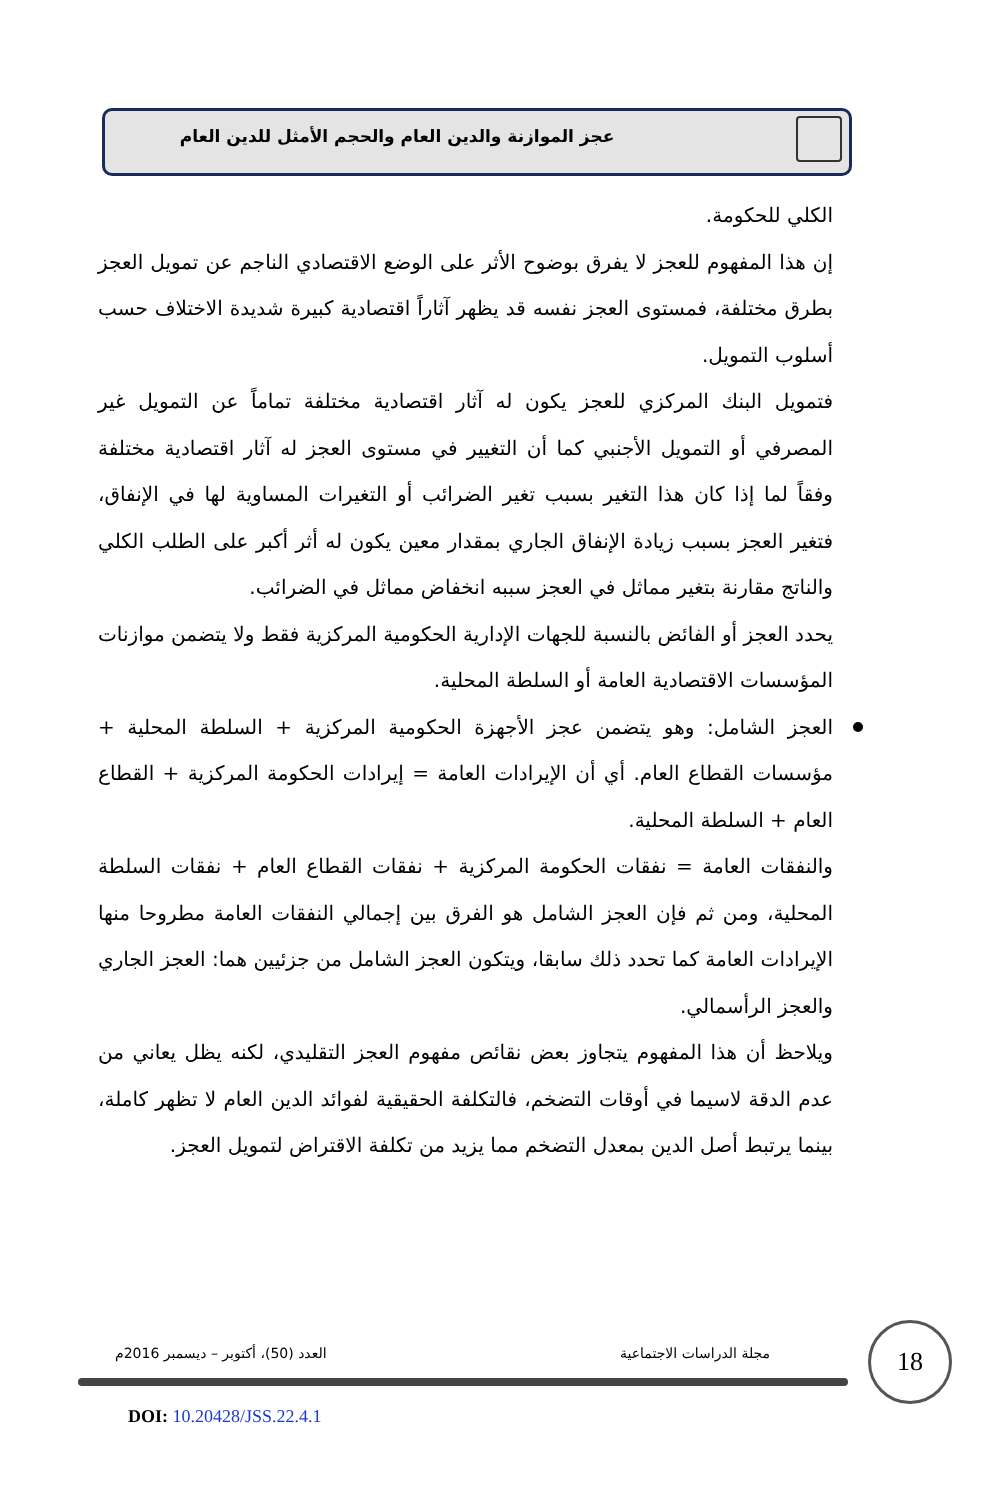عجز الموازنة والدين العام والحجم الأمثل للدين العام
الكلي للحكومة.
إن هذا المفهوم للعجز لا يفرق بوضوح الأثر على الوضع الاقتصادي الناجم عن تمويل العجز بطرق مختلفة، فمستوى العجز نفسه قد يظهر آثاراً اقتصادية كبيرة شديدة الاختلاف حسب أسلوب التمويل.
فتمويل البنك المركزي للعجز يكون له آثار اقتصادية مختلفة تماماً عن التمويل غير المصرفي أو التمويل الأجنبي كما أن التغيير في مستوى العجز له آثار اقتصادية مختلفة وفقاً لما إذا كان هذا التغير بسبب تغير الضرائب أو التغيرات المساوية لها في الإنفاق، فتغير العجز بسبب زيادة الإنفاق الجاري بمقدار معين يكون له أثر أكبر على الطلب الكلي والناتج مقارنة بتغير مماثل في العجز سببه انخفاض مماثل في الضرائب.
يحدد العجز أو الفائض بالنسبة للجهات الإدارية الحكومية المركزية فقط ولا يتضمن موازنات المؤسسات الاقتصادية العامة أو السلطة المحلية.
العجز الشامل: وهو يتضمن عجز الأجهزة الحكومية المركزية + السلطة المحلية + مؤسسات القطاع العام. أي أن الإيرادات العامة = إيرادات الحكومة المركزية + القطاع العام + السلطة المحلية.
والنفقات العامة = نفقات الحكومة المركزية + نفقات القطاع العام + نفقات السلطة المحلية، ومن ثم فإن العجز الشامل هو الفرق بين إجمالي النفقات العامة مطروحا منها الإيرادات العامة كما تحدد ذلك سابقا، ويتكون العجز الشامل من جزئيين هما: العجز الجاري والعجز الرأسمالي.
ويلاحظ أن هذا المفهوم يتجاوز بعض نقائص مفهوم العجز التقليدي، لكنه يظل يعاني من عدم الدقة لاسيما في أوقات التضخم، فالتكلفة الحقيقية لفوائد الدين العام لا تظهر كاملة، بينما يرتبط أصل الدين بمعدل التضخم مما يزيد من تكلفة الاقتراض لتمويل العجز.
18
مجلة الدراسات الاجتماعية
العدد (50)، أكتوبر – ديسمبر 2016م
DOI: 10.20428/JSS.22.4.1